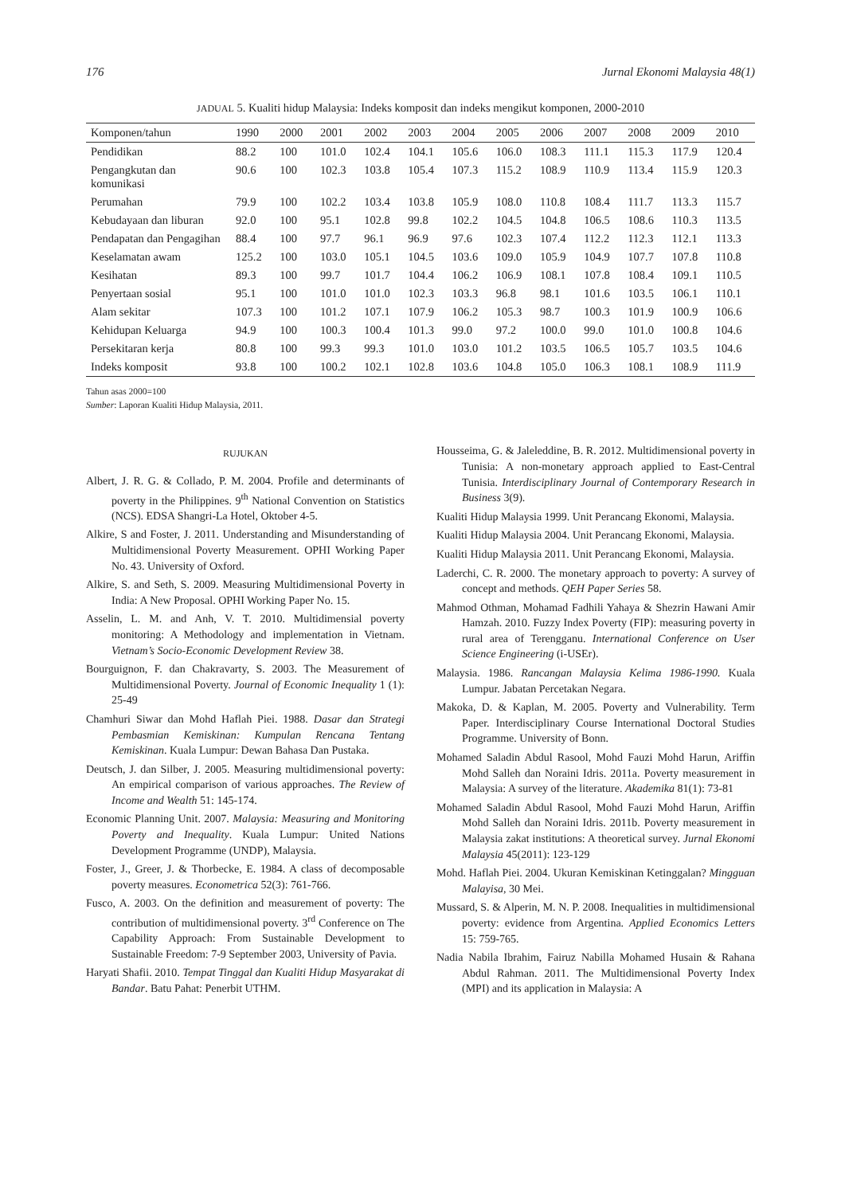176 Jurnal Ekonomi Malaysia 48(1)
JADUAL 5. Kualiti hidup Malaysia: Indeks komposit dan indeks mengikut komponen, 2000-2010
| Komponen/tahun | 1990 | 2000 | 2001 | 2002 | 2003 | 2004 | 2005 | 2006 | 2007 | 2008 | 2009 | 2010 |
| --- | --- | --- | --- | --- | --- | --- | --- | --- | --- | --- | --- | --- |
| Pendidikan | 88.2 | 100 | 101.0 | 102.4 | 104.1 | 105.6 | 106.0 | 108.3 | 111.1 | 115.3 | 117.9 | 120.4 |
| Pengangkutan dan komunikasi | 90.6 | 100 | 102.3 | 103.8 | 105.4 | 107.3 | 115.2 | 108.9 | 110.9 | 113.4 | 115.9 | 120.3 |
| Perumahan | 79.9 | 100 | 102.2 | 103.4 | 103.8 | 105.9 | 108.0 | 110.8 | 108.4 | 111.7 | 113.3 | 115.7 |
| Kebudayaan dan liburan | 92.0 | 100 | 95.1 | 102.8 | 99.8 | 102.2 | 104.5 | 104.8 | 106.5 | 108.6 | 110.3 | 113.5 |
| Pendapatan dan Pengagihan | 88.4 | 100 | 97.7 | 96.1 | 96.9 | 97.6 | 102.3 | 107.4 | 112.2 | 112.3 | 112.1 | 113.3 |
| Keselamatan awam | 125.2 | 100 | 103.0 | 105.1 | 104.5 | 103.6 | 109.0 | 105.9 | 104.9 | 107.7 | 107.8 | 110.8 |
| Kesihatan | 89.3 | 100 | 99.7 | 101.7 | 104.4 | 106.2 | 106.9 | 108.1 | 107.8 | 108.4 | 109.1 | 110.5 |
| Penyertaan sosial | 95.1 | 100 | 101.0 | 101.0 | 102.3 | 103.3 | 96.8 | 98.1 | 101.6 | 103.5 | 106.1 | 110.1 |
| Alam sekitar | 107.3 | 100 | 101.2 | 107.1 | 107.9 | 106.2 | 105.3 | 98.7 | 100.3 | 101.9 | 100.9 | 106.6 |
| Kehidupan Keluarga | 94.9 | 100 | 100.3 | 100.4 | 101.3 | 99.0 | 97.2 | 100.0 | 99.0 | 101.0 | 100.8 | 104.6 |
| Persekitaran kerja | 80.8 | 100 | 99.3 | 99.3 | 101.0 | 103.0 | 101.2 | 103.5 | 106.5 | 105.7 | 103.5 | 104.6 |
| Indeks komposit | 93.8 | 100 | 100.2 | 102.1 | 102.8 | 103.6 | 104.8 | 105.0 | 106.3 | 108.1 | 108.9 | 111.9 |
Tahun asas 2000=100
Sumber: Laporan Kualiti Hidup Malaysia, 2011.
RUJUKAN
Albert, J. R. G. & Collado, P. M. 2004. Profile and determinants of poverty in the Philippines. 9<sup>th</sup> National Convention on Statistics (NCS). EDSA Shangri-La Hotel, Oktober 4-5.
Alkire, S and Foster, J. 2011. Understanding and Misunderstanding of Multidimensional Poverty Measurement. OPHI Working Paper No. 43. University of Oxford.
Alkire, S. and Seth, S. 2009. Measuring Multidimensional Poverty in India: A New Proposal. OPHI Working Paper No. 15.
Asselin, L. M. and Anh, V. T. 2010. Multidimensial poverty monitoring: A Methodology and implementation in Vietnam. Vietnam’s Socio-Economic Development Review 38.
Bourguignon, F. dan Chakravarty, S. 2003. The Measurement of Multidimensional Poverty. Journal of Economic Inequality 1 (1): 25-49
Chamhuri Siwar dan Mohd Haflah Piei. 1988. Dasar dan Strategi Pembasmian Kemiskinan: Kumpulan Rencana Tentang Kemiskinan. Kuala Lumpur: Dewan Bahasa Dan Pustaka.
Deutsch, J. dan Silber, J. 2005. Measuring multidimensional poverty: An empirical comparison of various approaches. The Review of Income and Wealth 51: 145-174.
Economic Planning Unit. 2007. Malaysia: Measuring and Monitoring Poverty and Inequality. Kuala Lumpur: United Nations Development Programme (UNDP), Malaysia.
Foster, J., Greer, J. & Thorbecke, E. 1984. A class of decomposable poverty measures. Econometrica 52(3): 761-766.
Fusco, A. 2003. On the definition and measurement of poverty: The contribution of multidimensional poverty. 3<sup>rd</sup> Conference on The Capability Approach: From Sustainable Development to Sustainable Freedom: 7-9 September 2003, University of Pavia.
Haryati Shafii. 2010. Tempat Tinggal dan Kualiti Hidup Masyarakat di Bandar. Batu Pahat: Penerbit UTHM.
Housseima, G. & Jaleleddine, B. R. 2012. Multidimensional poverty in Tunisia: A non-monetary approach applied to East-Central Tunisia. Interdisciplinary Journal of Contemporary Research in Business 3(9).
Kualiti Hidup Malaysia 1999. Unit Perancang Ekonomi, Malaysia.
Kualiti Hidup Malaysia 2004. Unit Perancang Ekonomi, Malaysia.
Kualiti Hidup Malaysia 2011. Unit Perancang Ekonomi, Malaysia.
Laderchi, C. R. 2000. The monetary approach to poverty: A survey of concept and methods. QEH Paper Series 58.
Mahmod Othman, Mohamad Fadhili Yahaya & Shezrin Hawani Amir Hamzah. 2010. Fuzzy Index Poverty (FIP): measuring poverty in rural area of Terengganu. International Conference on User Science Engineering (i-USEr).
Malaysia. 1986. Rancangan Malaysia Kelima 1986-1990. Kuala Lumpur. Jabatan Percetakan Negara.
Makoka, D. & Kaplan, M. 2005. Poverty and Vulnerability. Term Paper. Interdisciplinary Course International Doctoral Studies Programme. University of Bonn.
Mohamed Saladin Abdul Rasool, Mohd Fauzi Mohd Harun, Ariffin Mohd Salleh dan Noraini Idris. 2011a. Poverty measurement in Malaysia: A survey of the literature. Akademika 81(1): 73-81
Mohamed Saladin Abdul Rasool, Mohd Fauzi Mohd Harun, Ariffin Mohd Salleh dan Noraini Idris. 2011b. Poverty measurement in Malaysia zakat institutions: A theoretical survey. Jurnal Ekonomi Malaysia 45(2011): 123-129
Mohd. Haflah Piei. 2004. Ukuran Kemiskinan Ketinggalan? Mingguan Malayisa, 30 Mei.
Mussard, S. & Alperin, M. N. P. 2008. Inequalities in multidimensional poverty: evidence from Argentina. Applied Economics Letters 15: 759-765.
Nadia Nabila Ibrahim, Fairuz Nabilla Mohamed Husain & Rahana Abdul Rahman. 2011. The Multidimensional Poverty Index (MPI) and its application in Malaysia: A